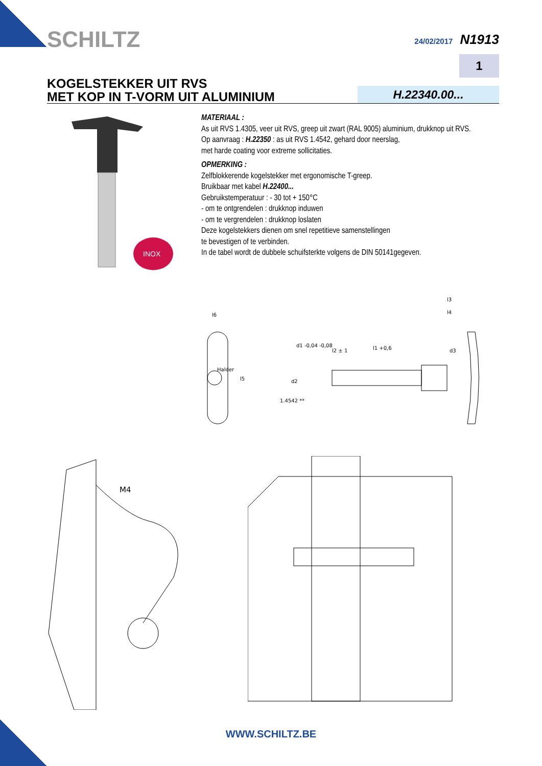SCHILTZ 24/02/2017 N1913
1
KOGELSTEKKER UIT RVS
MET KOP IN T-VORM UIT ALUMINIUM
H.22340.00...
INOX
MATERIAAL :
As uit RVS 1.4305, veer uit RVS, greep uit zwart (RAL 9005) aluminium, drukknop uit RVS.
Op aanvraag : H.22350 : as uit RVS 1.4542, gehard door neerslag,
met harde coating voor extreme sollicitaties.
OPMERKING :
Zelfblokkerende kogelstekker met ergonomische T-greep.
Bruikbaar met kabel H.22400...
Gebruikstemperatuur : - 30 tot + 150°C
- om te ontgrendelen : drukknop induwen
- om te vergrendelen : drukknop loslaten
Deze kogelstekkers dienen om snel repetitieve samenstellingen
te bevestigen of te verbinden.
In de tabel wordt de dubbele schuifsterkte volgens de DIN 50141gegeven.
l6
l5
1.4542 **
l1 +0,6
l2 ± 1
d2
d1 -0,04 -0,08
d3
l4
l3
Halder
M4
WWW.SCHILTZ.BE